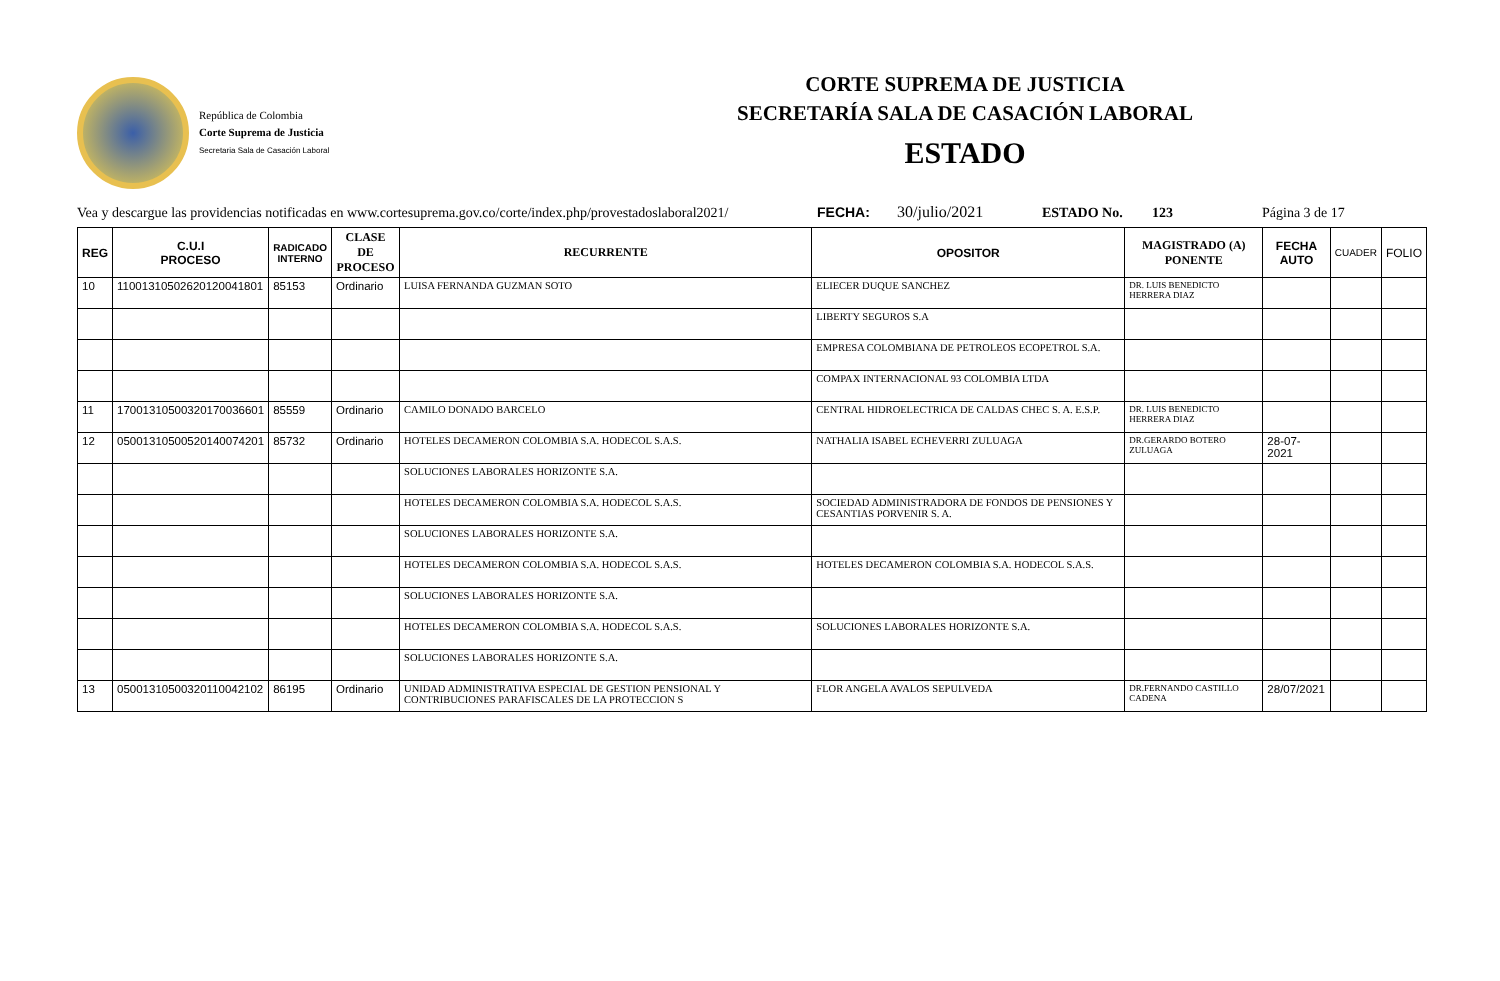República de Colombia
Corte Suprema de Justicia
Secretaria Sala de Casación Laboral
CORTE SUPREMA DE JUSTICIA
SECRETARÍA SALA DE CASACIÓN LABORAL
ESTADO
Vea y descargue las providencias notificadas en www.cortesuprema.gov.co/corte/index.php/provestadoslaboral2021/ FECHA: 30/julio/2021 ESTADO No. 123 Página 3 de 17
| REG | C.U.I PROCESO | RADICADO INTERNO | CLASE DE PROCESO | RECURRENTE | OPOSITOR | MAGISTRADO (A) PONENTE | FECHA AUTO | CUADER | FOLIO |
| --- | --- | --- | --- | --- | --- | --- | --- | --- | --- |
| 10 | 11001310502620120041801 | 85153 | Ordinario | LUISA FERNANDA GUZMAN SOTO | ELIECER DUQUE SANCHEZ | DR. LUIS BENEDICTO HERRERA DIAZ | | | |
| | | | | | LIBERTY SEGUROS S.A | | | | |
| | | | | | EMPRESA COLOMBIANA DE PETROLEOS ECOPETROL S.A. | | | | |
| | | | | | COMPAX INTERNACIONAL 93 COLOMBIA LTDA | | | | |
| 11 | 17001310500320170036601 | 85559 | Ordinario | CAMILO DONADO BARCELO | CENTRAL HIDROELECTRICA DE CALDAS CHEC S. A. E.S.P. | DR. LUIS BENEDICTO HERRERA DIAZ | | | |
| 12 | 05001310500520140074201 | 85732 | Ordinario | HOTELES DECAMERON COLOMBIA S.A. HODECOL S.A.S. | NATHALIA ISABEL ECHEVERRI ZULUAGA | DR.GERARDO BOTERO ZULUAGA | 28-07-2021 | | |
| | | | | SOLUCIONES LABORALES HORIZONTE S.A. | | | | | |
| | | | | HOTELES DECAMERON COLOMBIA S.A. HODECOL S.A.S. | SOCIEDAD ADMINISTRADORA DE FONDOS DE PENSIONES Y CESANTIAS PORVENIR S. A. | | | | |
| | | | | SOLUCIONES LABORALES HORIZONTE S.A. | | | | | |
| | | | | HOTELES DECAMERON COLOMBIA S.A. HODECOL S.A.S. | HOTELES DECAMERON COLOMBIA S.A. HODECOL S.A.S. | | | | |
| | | | | SOLUCIONES LABORALES HORIZONTE S.A. | | | | | |
| | | | | HOTELES DECAMERON COLOMBIA S.A. HODECOL S.A.S. | SOLUCIONES LABORALES HORIZONTE S.A. | | | | |
| | | | | SOLUCIONES LABORALES HORIZONTE S.A. | | | | | |
| 13 | 05001310500320110042102 | 86195 | Ordinario | UNIDAD ADMINISTRATIVA ESPECIAL DE GESTION PENSIONAL Y CONTRIBUCIONES PARAFISCALES DE LA PROTECCION S | FLOR ANGELA AVALOS SEPULVEDA | DR.FERNANDO CASTILLO CADENA | 28/07/2021 | | |